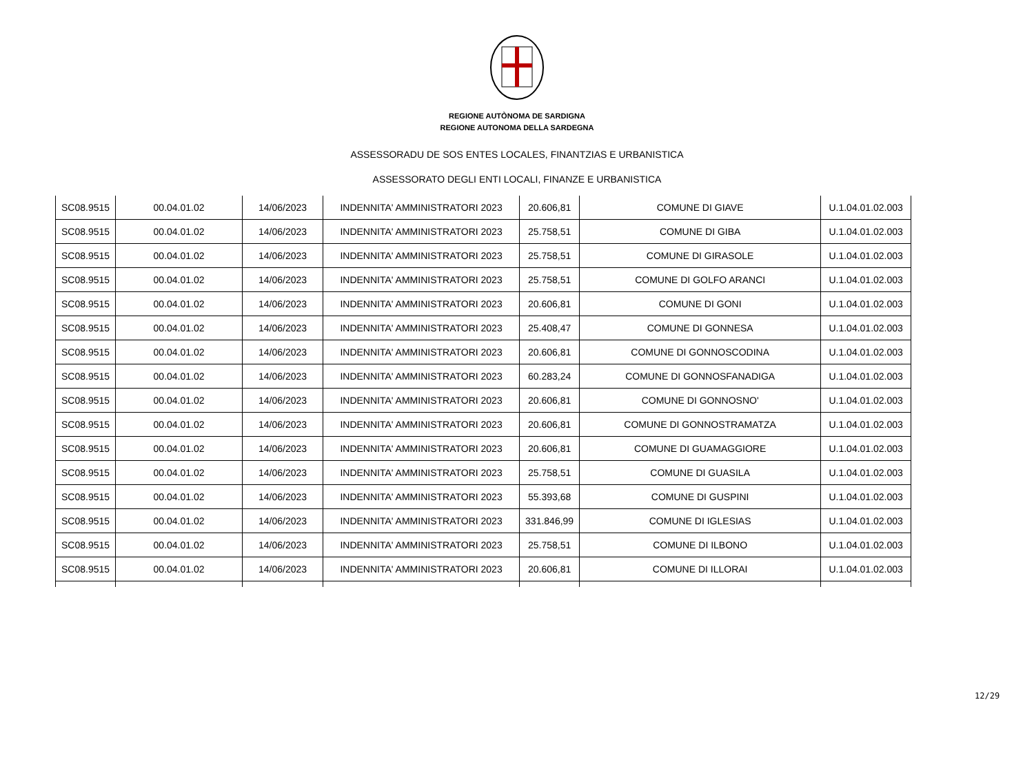REGIONE AUTÒNOMA DE SARDIGNA
REGIONE AUTONOMA DELLA SARDEGNA
ASSESSORADU DE SOS ENTES LOCALES, FINANTZIAS E URBANISTICA
ASSESSORATO DEGLI ENTI LOCALI, FINANZE E URBANISTICA
| SC08.9515 | 00.04.01.02 | 14/06/2023 | INDENNITA' AMMINISTRATORI 2023 | 20.606,81 | COMUNE DI GIAVE | U.1.04.01.02.003 |
| SC08.9515 | 00.04.01.02 | 14/06/2023 | INDENNITA' AMMINISTRATORI 2023 | 25.758,51 | COMUNE DI GIBA | U.1.04.01.02.003 |
| SC08.9515 | 00.04.01.02 | 14/06/2023 | INDENNITA' AMMINISTRATORI 2023 | 25.758,51 | COMUNE DI GIRASOLE | U.1.04.01.02.003 |
| SC08.9515 | 00.04.01.02 | 14/06/2023 | INDENNITA' AMMINISTRATORI 2023 | 25.758,51 | COMUNE DI GOLFO ARANCI | U.1.04.01.02.003 |
| SC08.9515 | 00.04.01.02 | 14/06/2023 | INDENNITA' AMMINISTRATORI 2023 | 20.606,81 | COMUNE DI GONI | U.1.04.01.02.003 |
| SC08.9515 | 00.04.01.02 | 14/06/2023 | INDENNITA' AMMINISTRATORI 2023 | 25.408,47 | COMUNE DI GONNESA | U.1.04.01.02.003 |
| SC08.9515 | 00.04.01.02 | 14/06/2023 | INDENNITA' AMMINISTRATORI 2023 | 20.606,81 | COMUNE DI GONNOSCODINA | U.1.04.01.02.003 |
| SC08.9515 | 00.04.01.02 | 14/06/2023 | INDENNITA' AMMINISTRATORI 2023 | 60.283,24 | COMUNE DI GONNOSFANADIGA | U.1.04.01.02.003 |
| SC08.9515 | 00.04.01.02 | 14/06/2023 | INDENNITA' AMMINISTRATORI 2023 | 20.606,81 | COMUNE DI GONNOSNO' | U.1.04.01.02.003 |
| SC08.9515 | 00.04.01.02 | 14/06/2023 | INDENNITA' AMMINISTRATORI 2023 | 20.606,81 | COMUNE DI GONNOSTRAMATZA | U.1.04.01.02.003 |
| SC08.9515 | 00.04.01.02 | 14/06/2023 | INDENNITA' AMMINISTRATORI 2023 | 20.606,81 | COMUNE DI GUAMAGGIORE | U.1.04.01.02.003 |
| SC08.9515 | 00.04.01.02 | 14/06/2023 | INDENNITA' AMMINISTRATORI 2023 | 25.758,51 | COMUNE DI GUASILA | U.1.04.01.02.003 |
| SC08.9515 | 00.04.01.02 | 14/06/2023 | INDENNITA' AMMINISTRATORI 2023 | 55.393,68 | COMUNE DI GUSPINI | U.1.04.01.02.003 |
| SC08.9515 | 00.04.01.02 | 14/06/2023 | INDENNITA' AMMINISTRATORI 2023 | 331.846,99 | COMUNE DI IGLESIAS | U.1.04.01.02.003 |
| SC08.9515 | 00.04.01.02 | 14/06/2023 | INDENNITA' AMMINISTRATORI 2023 | 25.758,51 | COMUNE DI ILBONO | U.1.04.01.02.003 |
| SC08.9515 | 00.04.01.02 | 14/06/2023 | INDENNITA' AMMINISTRATORI 2023 | 20.606,81 | COMUNE DI ILLORAI | U.1.04.01.02.003 |
12/29